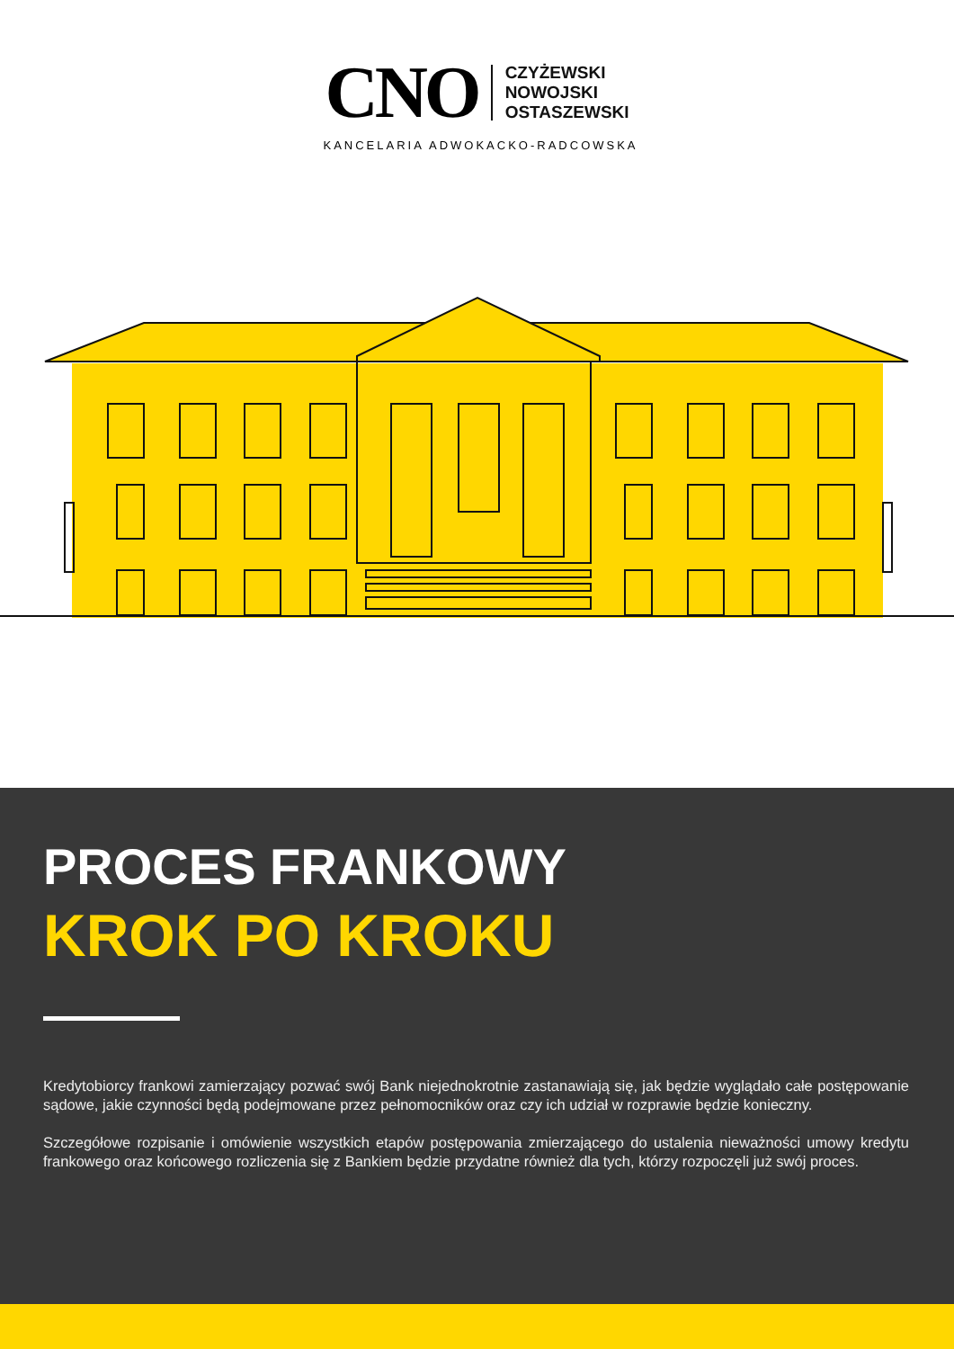CNO
CZYŻEWSKI
NOWOJSKI
OSTASZEWSKI
KANCELARIA ADWOKACKO-RADCOWSKA
PROCES FRANKOWY
KROK PO KROKU
Kredytobiorcy frankowi zamierzający pozwać swój Bank niejednokrotnie zastanawiają się, jak będzie wyglądało całe postępowanie sądowe, jakie czynności będą podejmowane przez pełnomocników oraz czy ich udział w rozprawie będzie konieczny.
Szczegółowe rozpisanie i omówienie wszystkich etapów postępowania zmierzającego do ustalenia nieważności umowy kredytu frankowego oraz końcowego rozliczenia się z Bankiem będzie przydatne również dla tych, którzy rozpoczęli już swój proces.